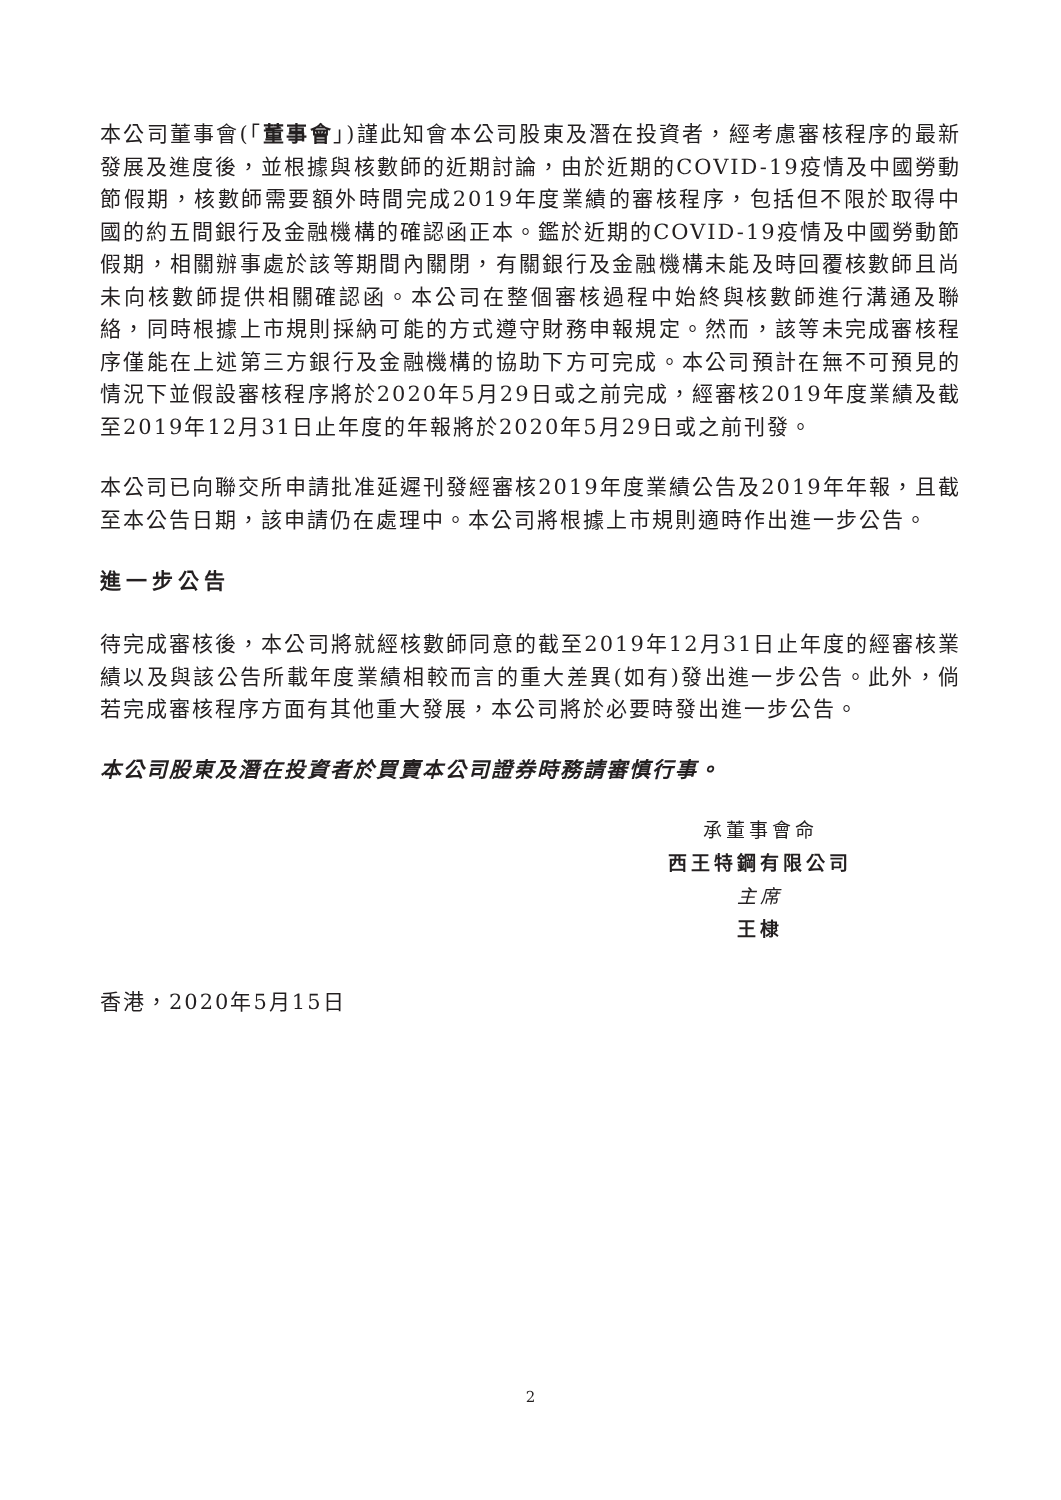本公司董事會(「董事會」)謹此知會本公司股東及潛在投資者，經考慮審核程序的最新發展及進度後，並根據與核數師的近期討論，由於近期的COVID-19疫情及中國勞動節假期，核數師需要額外時間完成2019年度業績的審核程序，包括但不限於取得中國的約五間銀行及金融機構的確認函正本。鑑於近期的COVID-19疫情及中國勞動節假期，相關辦事處於該等期間內關閉，有關銀行及金融機構未能及時回覆核數師且尚未向核數師提供相關確認函。本公司在整個審核過程中始終與核數師進行溝通及聯絡，同時根據上市規則採納可能的方式遵守財務申報規定。然而，該等未完成審核程序僅能在上述第三方銀行及金融機構的協助下方可完成。本公司預計在無不可預見的情況下並假設審核程序將於2020年5月29日或之前完成，經審核2019年度業績及截至2019年12月31日止年度的年報將於2020年5月29日或之前刊發。
本公司已向聯交所申請批准延遲刊發經審核2019年度業績公告及2019年年報，且截至本公告日期，該申請仍在處理中。本公司將根據上市規則適時作出進一步公告。
進一步公告
待完成審核後，本公司將就經核數師同意的截至2019年12月31日止年度的經審核業績以及與該公告所載年度業績相較而言的重大差異(如有)發出進一步公告。此外，倘若完成審核程序方面有其他重大發展，本公司將於必要時發出進一步公告。
本公司股東及潛在投資者於買賣本公司證券時務請審慎行事。
承董事會命
西王特鋼有限公司
主席
王棣
香港，2020年5月15日
2